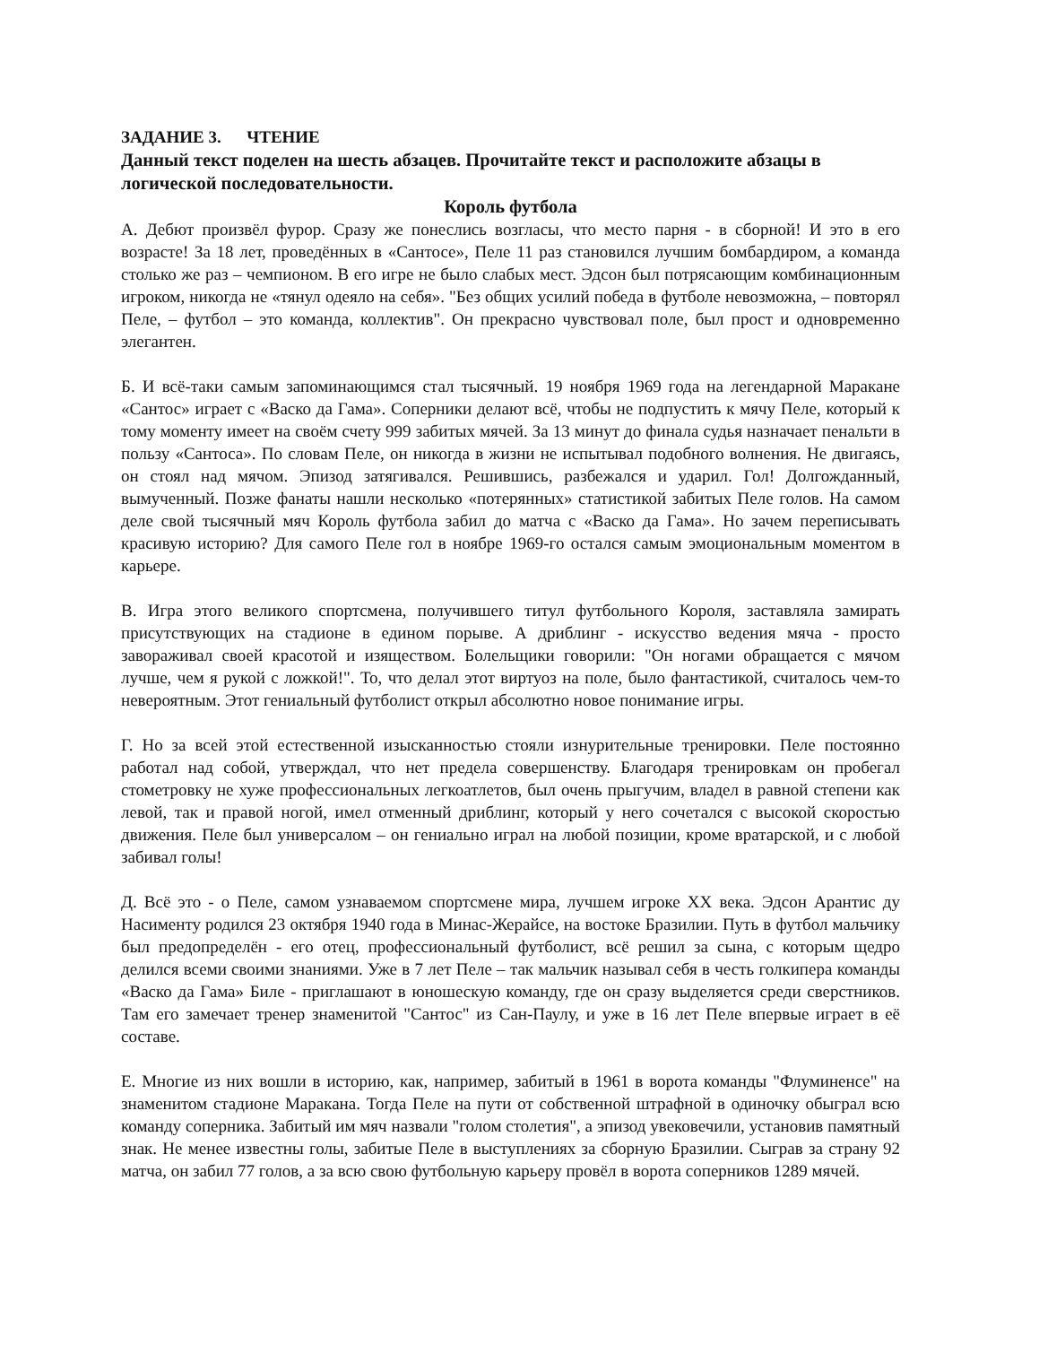ЗАДАНИЕ 3. ЧТЕНИЕ
Данный текст поделен на шесть абзацев. Прочитайте текст и расположите абзацы в логической последовательности.
Король футбола
А. Дебют произвёл фурор. Сразу же понеслись возгласы, что место парня - в сборной! И это в его возрасте! За 18 лет, проведённых в «Сантосе», Пеле 11 раз становился лучшим бомбардиром, а команда столько же раз – чемпионом. В его игре не было слабых мест. Эдсон был потрясающим комбинационным игроком, никогда не «тянул одеяло на себя». "Без общих усилий победа в футболе невозможна, – повторял Пеле, – футбол – это команда, коллектив". Он прекрасно чувствовал поле, был прост и одновременно элегантен.
Б. И всё-таки самым запоминающимся стал тысячный. 19 ноября 1969 года на легендарной Маракане «Сантос» играет с «Васко да Гама». Соперники делают всё, чтобы не подпустить к мячу Пеле, который к тому моменту имеет на своём счету 999 забитых мячей. За 13 минут до финала судья назначает пенальти в пользу «Сантоса». По словам Пеле, он никогда в жизни не испытывал подобного волнения. Не двигаясь, он стоял над мячом. Эпизод затягивался. Решившись, разбежался и ударил. Гол! Долгожданный, вымученный. Позже фанаты нашли несколько «потерянных» статистикой забитых Пеле голов. На самом деле свой тысячный мяч Король футбола забил до матча с «Васко да Гама». Но зачем переписывать красивую историю? Для самого Пеле гол в ноябре 1969-го остался самым эмоциональным моментом в карьере.
В. Игра этого великого спортсмена, получившего титул футбольного Короля, заставляла замирать присутствующих на стадионе в едином порыве. А дриблинг - искусство ведения мяча - просто завораживал своей красотой и изяществом. Болельщики говорили: "Он ногами обращается с мячом лучше, чем я рукой с ложкой!". То, что делал этот виртуоз на поле, было фантастикой, считалось чем-то невероятным. Этот гениальный футболист открыл абсолютно новое понимание игры.
Г. Но за всей этой естественной изысканностью стояли изнурительные тренировки. Пеле постоянно работал над собой, утверждал, что нет предела совершенству. Благодаря тренировкам он пробегал стометровку не хуже профессиональных легкоатлетов, был очень прыгучим, владел в равной степени как левой, так и правой ногой, имел отменный дриблинг, который у него сочетался с высокой скоростью движения. Пеле был универсалом – он гениально играл на любой позиции, кроме вратарской, и с любой забивал голы!
Д. Всё это - о Пеле, самом узнаваемом спортсмене мира, лучшем игроке XX века. Эдсон Арантис ду Насименту родился 23 октября 1940 года в Минас-Жерайсе, на востоке Бразилии. Путь в футбол мальчику был предопределён - его отец, профессиональный футболист, всё решил за сына, с которым щедро делился всеми своими знаниями. Уже в 7 лет Пеле – так мальчик называл себя в честь голкипера команды «Васко да Гама» Биле - приглашают в юношескую команду, где он сразу выделяется среди сверстников. Там его замечает тренер знаменитой "Сантос" из Сан-Паулу, и уже в 16 лет Пеле впервые играет в её составе.
Е. Многие из них вошли в историю, как, например, забитый в 1961 в ворота команды "Флуминенсе" на знаменитом стадионе Маракана. Тогда Пеле на пути от собственной штрафной в одиночку обыграл всю команду соперника. Забитый им мяч назвали "голом столетия", а эпизод увековечили, установив памятный знак. Не менее известны голы, забитые Пеле в выступлениях за сборную Бразилии. Сыграв за страну 92 матча, он забил 77 голов, а за всю свою футбольную карьеру провёл в ворота соперников 1289 мячей.